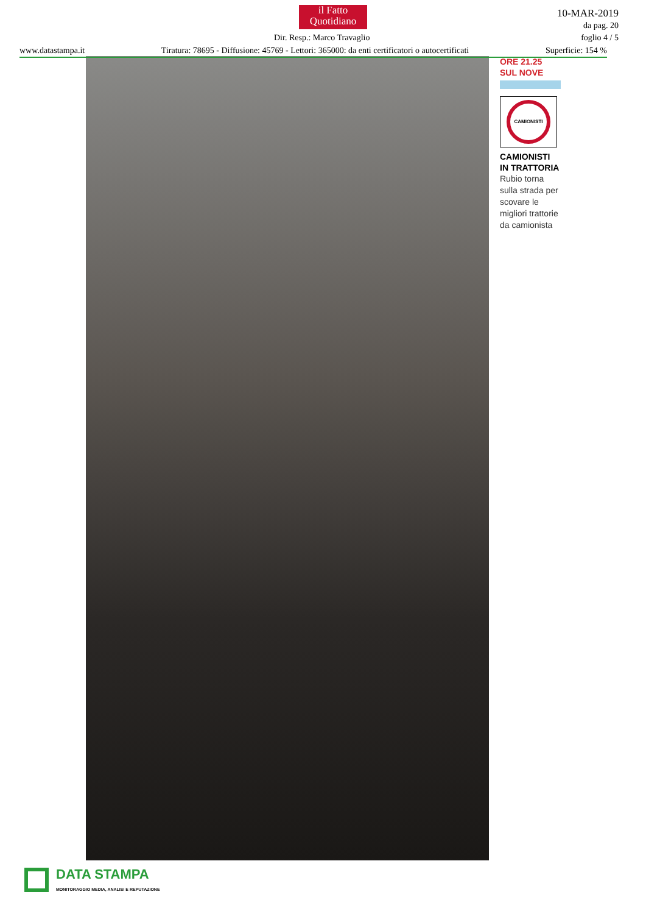il Fatto Quotidiano
Dir. Resp.: Marco Travaglio
10-MAR-2019
da pag. 20
foglio 4 / 5
www.datastampa.it Tiratura: 78695 - Diffusione: 45769 - Lettori: 365000: da enti certificatori o autocertificati Superficie: 154 %
ORE 21.25
SUL NOVE
CAMIONISTI
CAMIONISTI
IN TRATTORIA
Rubio torna sulla strada per scovare le migliori trattorie da camionista
DATA STAMPA
MONITORAGGIO MEDIA, ANALISI E REPUTAZIONE